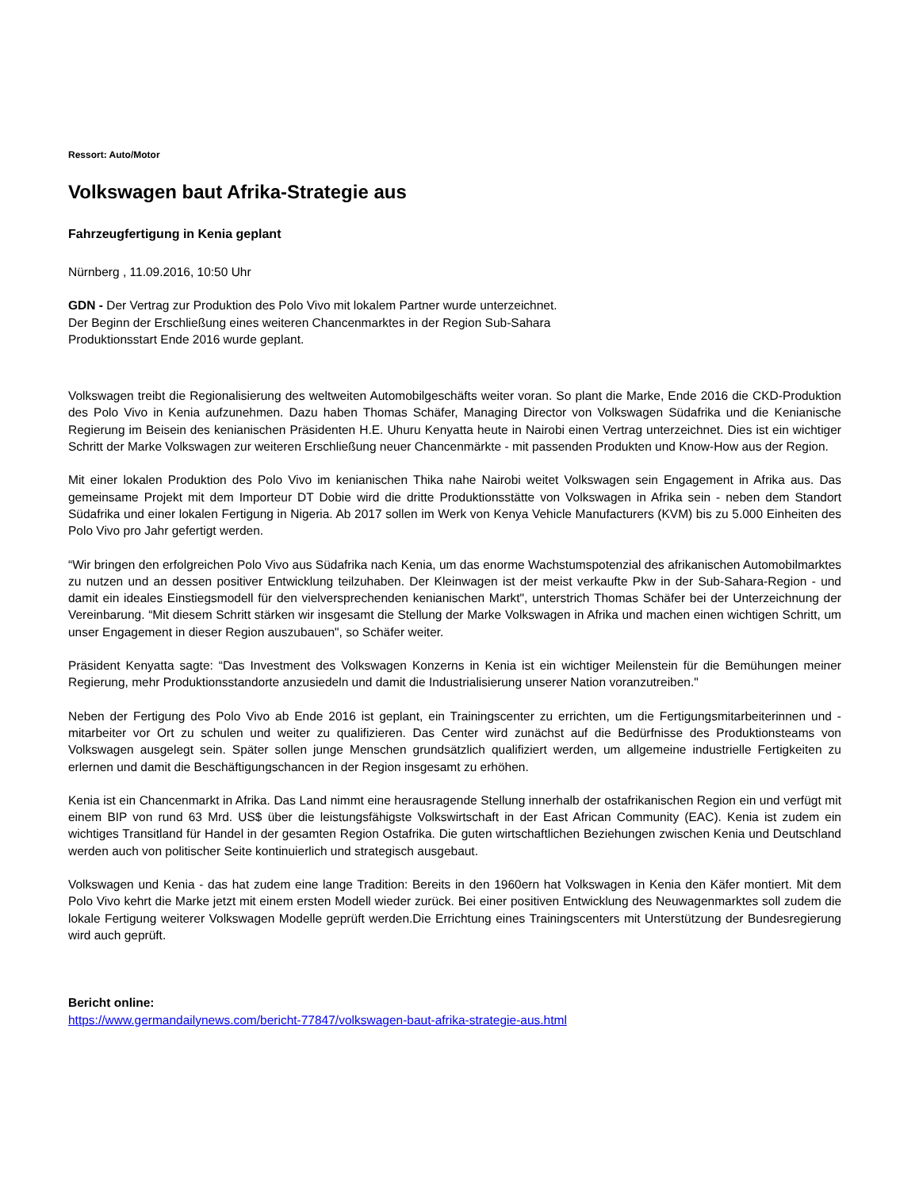Ressort: Auto/Motor
Volkswagen baut Afrika-Strategie aus
Fahrzeugfertigung in Kenia geplant
Nürnberg , 11.09.2016, 10:50 Uhr
GDN - Der Vertrag zur Produktion des Polo Vivo mit lokalem Partner wurde unterzeichnet.
Der Beginn der Erschließung eines weiteren Chancenmarktes in der Region Sub-Sahara
Produktionsstart Ende 2016 wurde geplant.
Volkswagen treibt die Regionalisierung des weltweiten Automobilgeschäfts weiter voran. So plant die Marke, Ende 2016 die CKD-Produktion des Polo Vivo in Kenia aufzunehmen. Dazu haben Thomas Schäfer, Managing Director von Volkswagen Südafrika und die Kenianische Regierung im Beisein des kenianischen Präsidenten H.E. Uhuru Kenyatta heute in Nairobi einen Vertrag unterzeichnet. Dies ist ein wichtiger Schritt der Marke Volkswagen zur weiteren Erschließung neuer Chancenmärkte - mit passenden Produkten und Know-How aus der Region.
Mit einer lokalen Produktion des Polo Vivo im kenianischen Thika nahe Nairobi weitet Volkswagen sein Engagement in Afrika aus. Das gemeinsame Projekt mit dem Importeur DT Dobie wird die dritte Produktionsstätte von Volkswagen in Afrika sein - neben dem Standort Südafrika und einer lokalen Fertigung in Nigeria. Ab 2017 sollen im Werk von Kenya Vehicle Manufacturers (KVM) bis zu 5.000 Einheiten des Polo Vivo pro Jahr gefertigt werden.
“Wir bringen den erfolgreichen Polo Vivo aus Südafrika nach Kenia, um das enorme Wachstumspotenzial des afrikanischen Automobilmarktes zu nutzen und an dessen positiver Entwicklung teilzuhaben. Der Kleinwagen ist der meist verkaufte Pkw in der Sub-Sahara-Region - und damit ein ideales Einstiegsmodell für den vielversprechenden kenianischen Markt", unterstrich Thomas Schäfer bei der Unterzeichnung der Vereinbarung. “Mit diesem Schritt stärken wir insgesamt die Stellung der Marke Volkswagen in Afrika und machen einen wichtigen Schritt, um unser Engagement in dieser Region auszubauen", so Schäfer weiter.
Präsident Kenyatta sagte: “Das Investment des Volkswagen Konzerns in Kenia ist ein wichtiger Meilenstein für die Bemühungen meiner Regierung, mehr Produktionsstandorte anzusiedeln und damit die Industrialisierung unserer Nation voranzutreiben."
Neben der Fertigung des Polo Vivo ab Ende 2016 ist geplant, ein Trainingscenter zu errichten, um die Fertigungsmitarbeiterinnen und -mitarbeiter vor Ort zu schulen und weiter zu qualifizieren. Das Center wird zunächst auf die Bedürfnisse des Produktionsteams von Volkswagen ausgelegt sein. Später sollen junge Menschen grundsätzlich qualifiziert werden, um allgemeine industrielle Fertigkeiten zu erlernen und damit die Beschäftigungschancen in der Region insgesamt zu erhöhen.
Kenia ist ein Chancenmarkt in Afrika. Das Land nimmt eine herausragende Stellung innerhalb der ostafrikanischen Region ein und verfügt mit einem BIP von rund 63 Mrd. US$ über die leistungsfähigste Volkswirtschaft in der East African Community (EAC). Kenia ist zudem ein wichtiges Transitland für Handel in der gesamten Region Ostafrika. Die guten wirtschaftlichen Beziehungen zwischen Kenia und Deutschland werden auch von politischer Seite kontinuierlich und strategisch ausgebaut.
Volkswagen und Kenia - das hat zudem eine lange Tradition: Bereits in den 1960ern hat Volkswagen in Kenia den Käfer montiert. Mit dem Polo Vivo kehrt die Marke jetzt mit einem ersten Modell wieder zurück. Bei einer positiven Entwicklung des Neuwagenmarktes soll zudem die lokale Fertigung weiterer Volkswagen Modelle geprüft werden.Die Errichtung eines Trainingscenters mit Unterstützung der Bundesregierung wird auch geprüft.
Bericht online:
https://www.germandailynews.com/bericht-77847/volkswagen-baut-afrika-strategie-aus.html